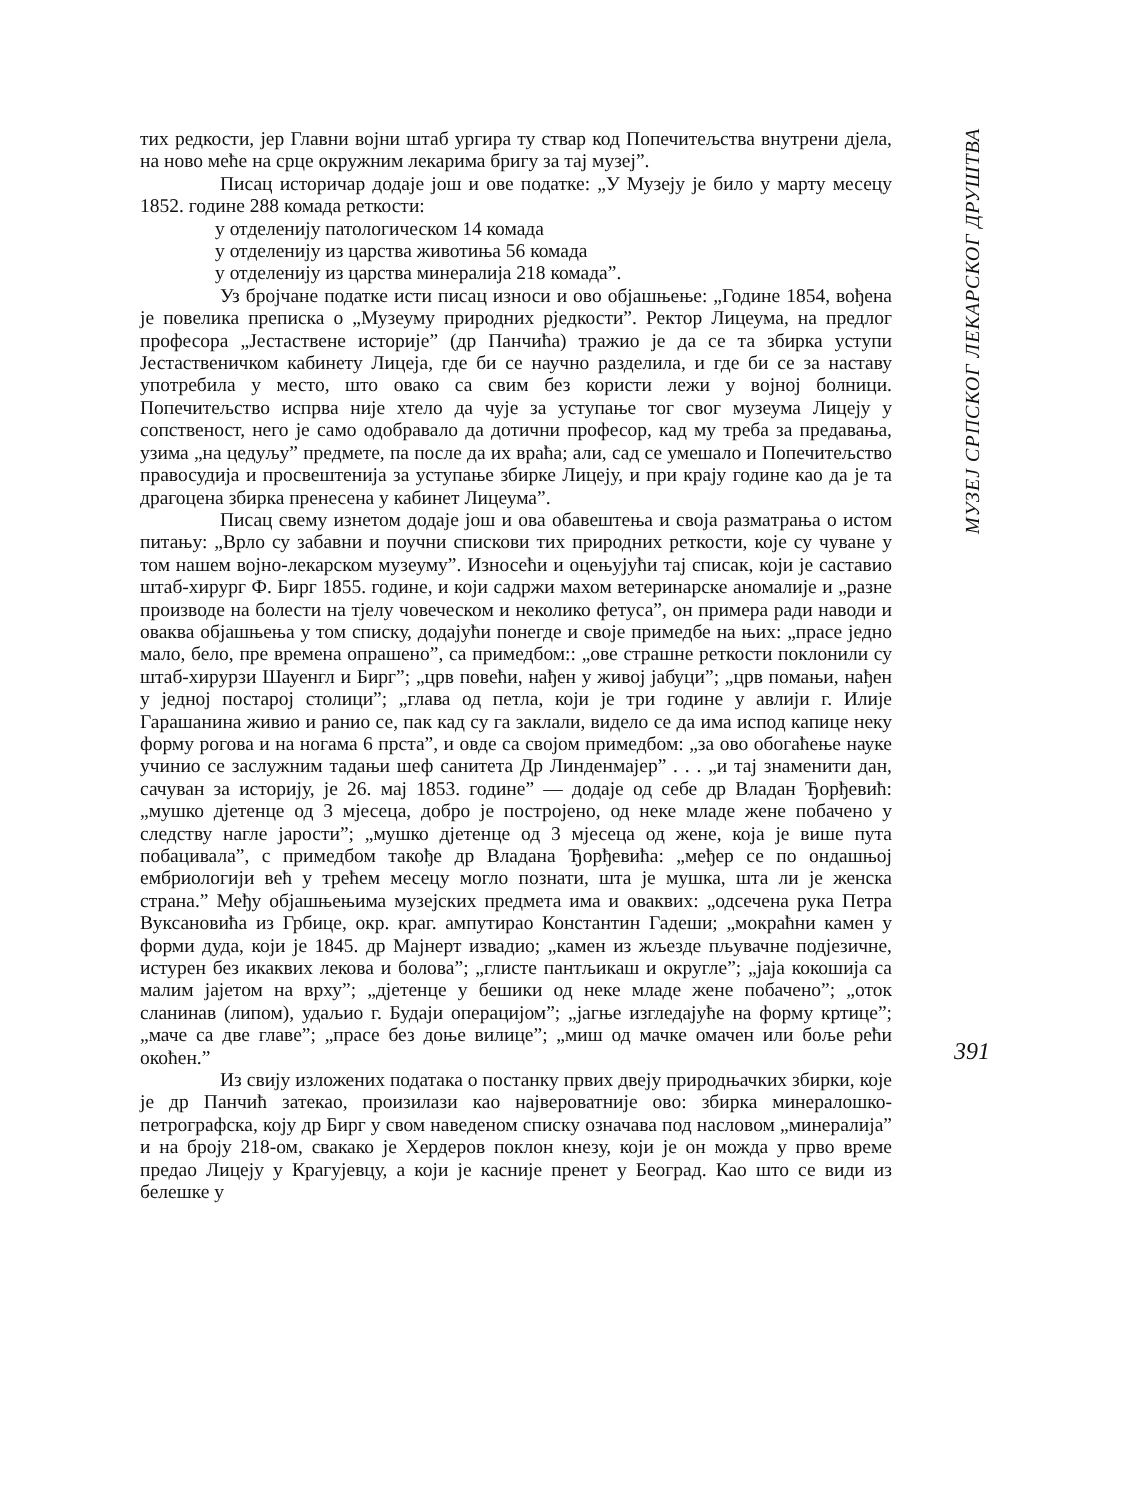тих редкости, јер Главни војни штаб ургира ту ствар код Попечитељства внутрени дјела, на ново мeће на срце окружним лекарима бригу за тај музеј”.
Писац историчар додаје још и ове податке: „У Музеју је било у марту месецу 1852. године 288 комада реткости:
у отделенију патологическом 14 комада
у отделенију из царства животиња 56 комада
у отделенију из царства минералија 218 комада”.
Уз бројчане податке исти писац износи и ово објашњење: „Године 1854, вођена је повелика преписка о „Музеуму природних рјeдкости”. Ректор Лицеума, на предлог професора „Јестаствене историје” (др Панчића) тражио је да се та збирка уступи Јестаственичком кабинету Лицеја, где би се научно разделила, и где би се за наставу употребила у место, што овако са свим без користи лежи у војној болници. Попечитељство испрва није хтело да чује за уступање тог свог музеума Лицеју у сопственост, него је само одобравало да дотични професор, кад му треба за предавања, узима „на цедуљу” предмете, па после да их враћа; али, сад се умешало и Попечитељство правосудија и просвештенија за уступање збирке Лицеју, и при крају године као да је та драгоцена збирка пренесена у кабинет Лицеума”.
Писац свему изнетом додаје још и ова обавештења и своја размaтрања о истом питању: „Врло су забавни и поучни спискови тих природних реткости, које су чуване у том нашем војно-лекарском музеуму”. Износећи и оцењујући тај списак, који је саставио штаб-хирург Ф. Бирг 1855. године, и који садржи махом ветеринарске аномалије и „разне производе на болести на тјелу човеческом и неколико фетуса”, он примера ради наводи и оваква објашњења у том списку, додајући понегде и своје примедбе на њих: „прасе једно мало, бело, пре времена опрашено”, са примедбом:: „ове страшне реткости поклонили су штаб-хирурзи Шауенгл и Бирг”; „црв повећи, нађен у живој јабуци”; „црв помањи, нађен у једној постарој столици”; „глава од петла, који је три године у авлији г. Илије Гарашанина живио и ранио се, пак кад су га заклали, видело се да има испод капице неку форму рогова и на ногама 6 прста”, и овде са својом примедбом: „за ово обогаћење науке учинио се заслужним тадањи шеф санитета Др Линденмајер” . . . „и тај знаменити дан, сачуван за историју, је 26. мај 1853. године” — додаје од себе др Владан Ђорђевић: „мушко дјетенце од 3 мјесеца, добро је постројено, од неке младе жене побачено у следству нагле јарости”; „мушко дјетенце од 3 мјесеца од жене, која је више пута побацивала”, с примедбом такође др Владана Ђорђевића: „мeђер се по ондашњој ембриологији већ у трећем месецу могло познати, шта је мушка, шта ли је женска страна.” Међу објашњењима музејских предмета има и оваквих: „одсечена рука Петра Вуксановића из Грбице, окр. краг. ампутирао Константин Гадеши; „мокраћни камен у форми дуда, који је 1845. др Мајнерт извадио; „камен из жљезде пљувачне подјезичне, истурен без икаквих лекова и болова”; „глисте пантљикаш и округле”; „јаја кокошија са малим јајетом на врху”; „дјетенце у бешики од неке младе жене побачено”; „оток сланинав (липом), удаљио г. Будаји операцијом”; „јагње изгледајуће на форму кртице”; „мачe са две главе”; „прасе без доње вилице”; „миш од мачке омачен или боље рећи окоћен.”
Из свију изложених података о постанку првих двеју природњачких збирки, које је др Панчић затекао, произилази као највероватније ово: збирка минералошко-петрографска, коју др Бирг у свом наведеном списку означава под насловом „минералија” и на броју 218-ом, свакако је Хердеров поклон кнезу, који је он можда у прво време предао Лицеју у Крагујевцу, а који је касније пренет у Београд. Као што се види из белешке у
МУЗЕЈ СРПСКОГ ЛЕКАРСКОГ ДРУШТВА
391